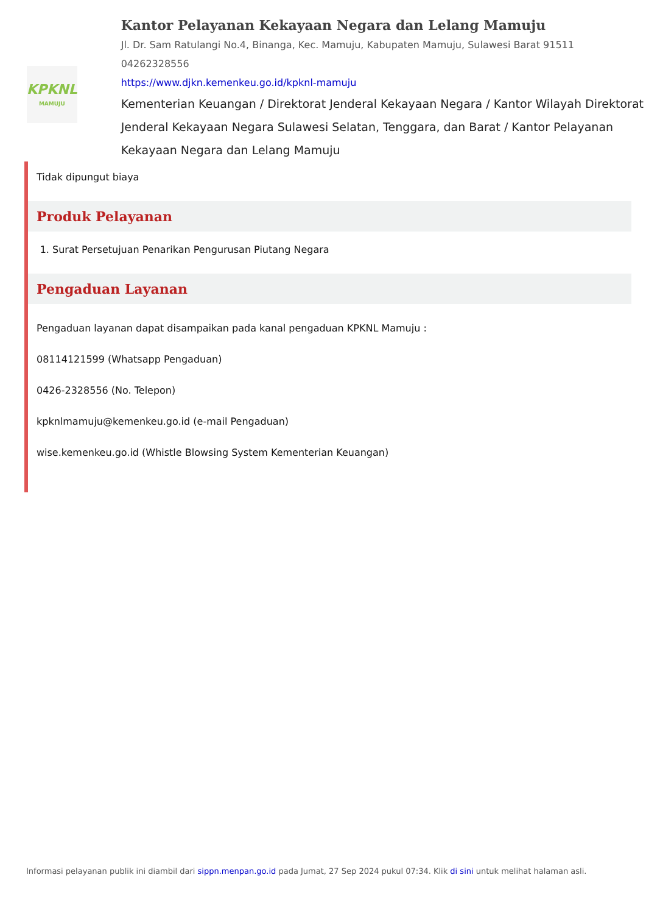KPKNL
MAMUJU
Kantor Pelayanan Kekayaan Negara dan Lelang Mamuju
Jl. Dr. Sam Ratulangi No.4, Binanga, Kec. Mamuju, Kabupaten Mamuju, Sulawesi Barat 91511
04262328556
https://www.djkn.kemenkeu.go.id/kpknl-mamuju
Kementerian Keuangan / Direktorat Jenderal Kekayaan Negara / Kantor Wilayah Direktorat Jenderal Kekayaan Negara Sulawesi Selatan, Tenggara, dan Barat / Kantor Pelayanan Kekayaan Negara dan Lelang Mamuju
Tidak dipungut biaya
Produk Pelayanan
1. Surat Persetujuan Penarikan Pengurusan Piutang Negara
Pengaduan Layanan
Pengaduan layanan dapat disampaikan pada kanal pengaduan KPKNL Mamuju :
08114121599 (Whatsapp Pengaduan)
0426-2328556 (No. Telepon)
kpknlmamuju@kemenkeu.go.id (e-mail Pengaduan)
wise.kemenkeu.go.id (Whistle Blowsing System Kementerian Keuangan)
Informasi pelayanan publik ini diambil dari sippn.menpan.go.id pada Jumat, 27 Sep 2024 pukul 07:34. Klik di sini untuk melihat halaman asli.